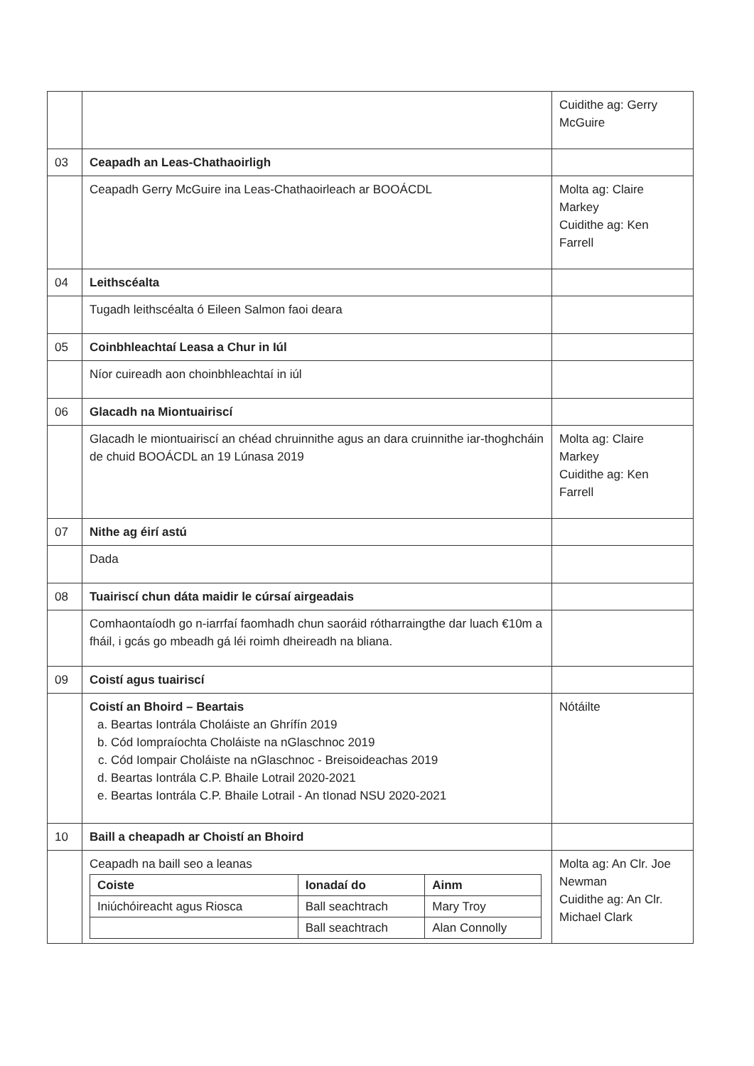| | | Cuidithe ag: Gerry McGuire |
| 03 | Ceapadh an Leas-Chathaoirligh | |
| | Ceapadh Gerry McGuire ina Leas-Chathaoirleach ar BOOÁCDL | Molta ag: Claire Markey Cuidithe ag: Ken Farrell |
| 04 | Leithscéalta | |
| | Tugadh leithscéalta ó Eileen Salmon faoi deara | |
| 05 | Coinbhleachtaí Leasa a Chur in Iúl | |
| | Níor cuireadh aon choinbhleachtaí in iúl | |
| 06 | Glacadh na Miontuairiscí | |
| | Glacadh le miontuairiscí an chéad chruinnithe agus an dara cruinnithe iar-thoghcháin de chuid BOOÁCDL an 19 Lúnasa 2019 | Molta ag: Claire Markey Cuidithe ag: Ken Farrell |
| 07 | Nithe ag éirí astú | |
| | Dada | |
| 08 | Tuairiscí chun dáta maidir le cúrsaí airgeadais | |
| | Comhaontaíodh go n-iarrfaí faomhadh chun saoráid rótharraingthe dar luach €10m a fháil, i gcás go mbeadh gá léi roimh dheireadh na bliana. | |
| 09 | Coistí agus tuairiscí | |
| | Coistí an Bhoird – Beartais a. Beartas Iontrála Choláiste an Ghrífín 2019 b. Cód Iompraíochta Choláiste na nGlaschnoc 2019 c. Cód Iompair Choláiste na nGlaschnoc - Breisoideachas 2019 d. Beartas Iontrála C.P. Bhaile Lotrail 2020-2021 e. Beartas Iontrála C.P. Bhaile Lotrail - An tIonad NSU 2020-2021 | Nótáilte |
| 10 | Baill a cheapadh ar Choistí an Bhoird | |
| | Ceapadh na baill seo a leanas / Coiste / Ionadaí do / Ainm / / --- / --- / --- / / Iniúchóireacht agus Riosca / Ball seachtrach / Mary Troy / / / Ball seachtrach / Alan Connolly / | Molta ag: An Clr. Joe Newman Cuidithe ag: An Clr. Michael Clark |